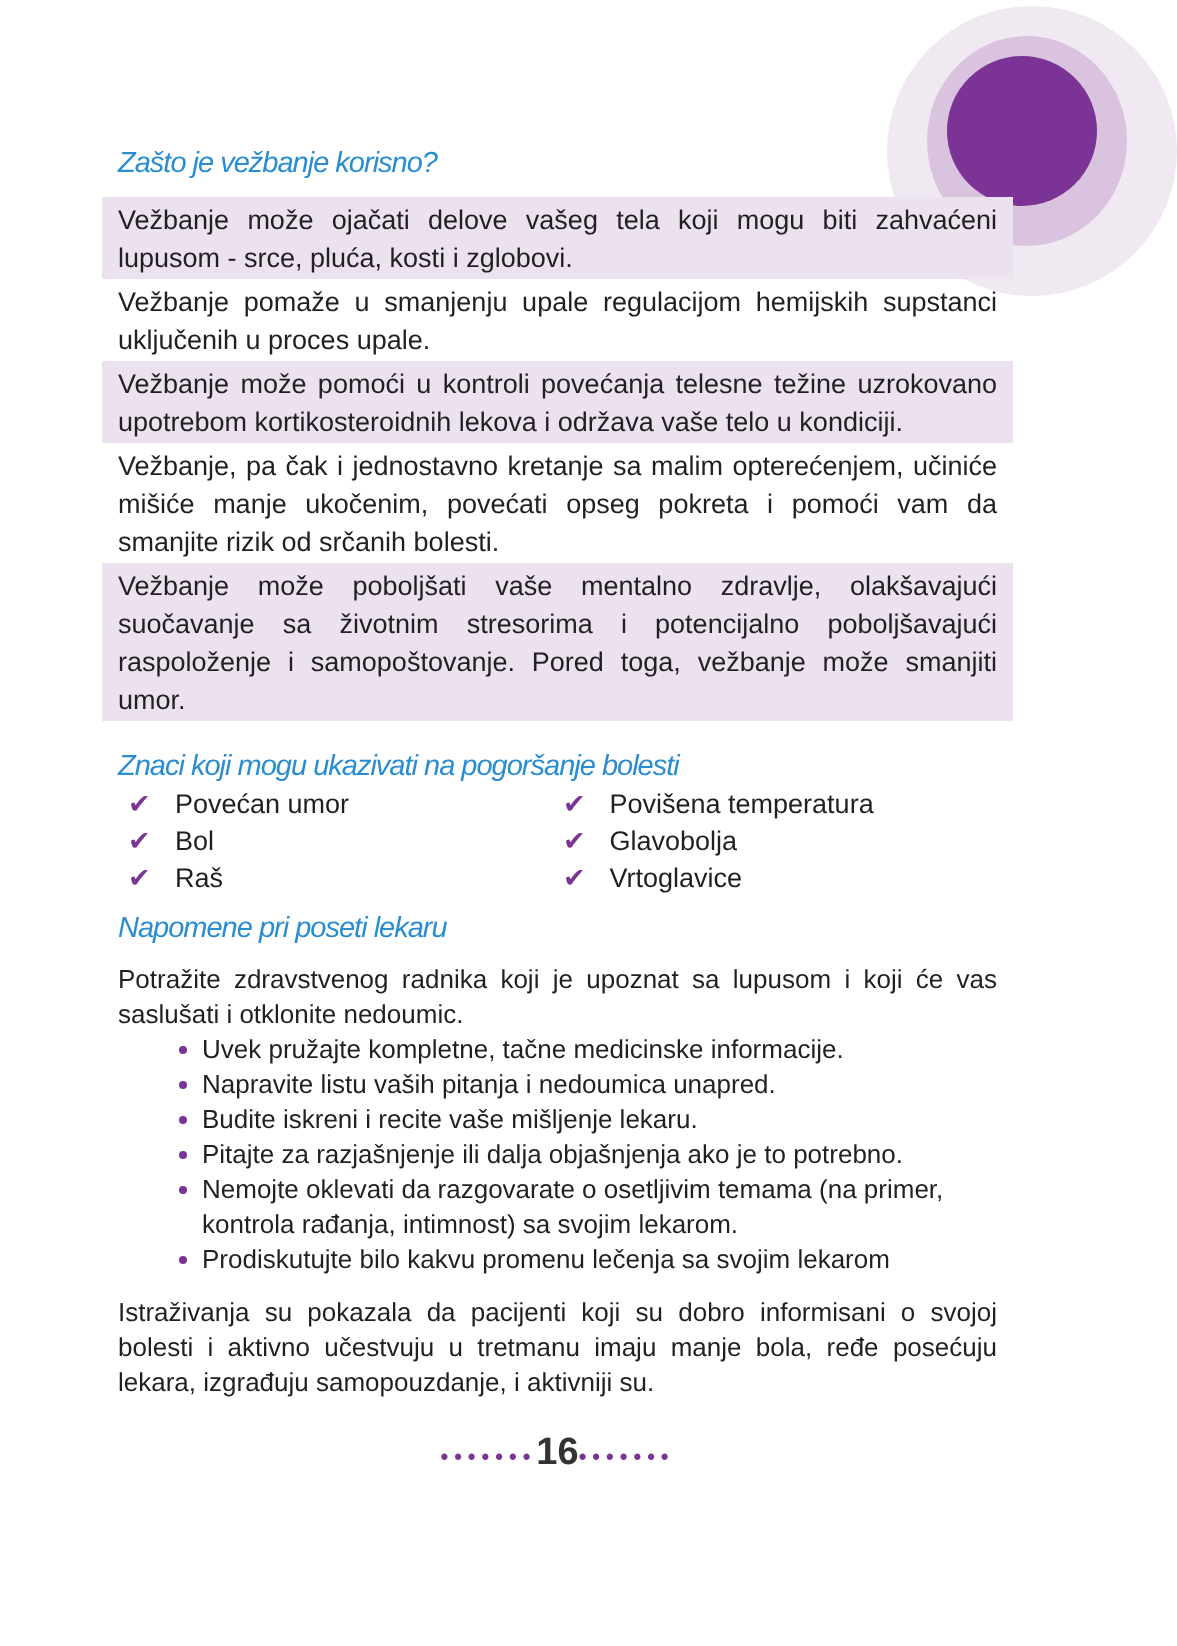Zašto je vežbanje korisno?
Vežbanje može ojačati delove vašeg tela koji mogu biti zahvaćeni lupusom - srce, pluća, kosti i zglobovi.
Vežbanje pomaže u smanjenju upale regulacijom hemijskih supstanci uključenih u proces upale.
Vežbanje može pomoći u kontroli povećanja telesne težine uzrokovano upotrebom kortikosteroidnih lekova i održava vaše telo u kondiciji.
Vežbanje, pa čak i jednostavno kretanje sa malim opterećenjem, učiniće mišiće manje ukočenim, povećati opseg pokreta i pomoći vam da smanjite rizik od srčanih bolesti.
Vežbanje može poboljšati vaše mentalno zdravlje, olakšavajući suočavanje sa životnim stresorima i potencijalno poboljšavajući raspoloženje i samopoštovanje. Pored toga, vežbanje može smanjiti umor.
Znaci koji mogu ukazivati na pogoršanje bolesti
✔ Povećan umor
✔ Bol
✔ Raš
✔ Povišena temperatura
✔ Glavobolja
✔ Vrtoglavice
Napomene pri poseti lekaru
Potražite zdravstvenog radnika koji je upoznat sa lupusom i koji će vas saslušati i otklonite nedoumic.
Uvek pružajte kompletne, tačne medicinske informacije.
Napravite listu vaših pitanja i nedoumica unapred.
Budite iskreni i recite vaše mišljenje lekaru.
Pitajte za razjašnjenje ili dalja objašnjenja ako je to potrebno.
Nemojte oklevati da razgovarate o osetljivim temama (na primer, kontrola rađanja, intimnost) sa svojim lekarom.
Prodiskutujte bilo kakvu promenu lečenja sa svojim lekarom
Istraživanja su pokazala da pacijenti koji su dobro informisani o svojoj bolesti i aktivno učestvuju u tretmanu imaju manje bola, ređe posećuju lekara, izgrađuju samopouzdanje, i aktivniji su.
•••••••16•••••••